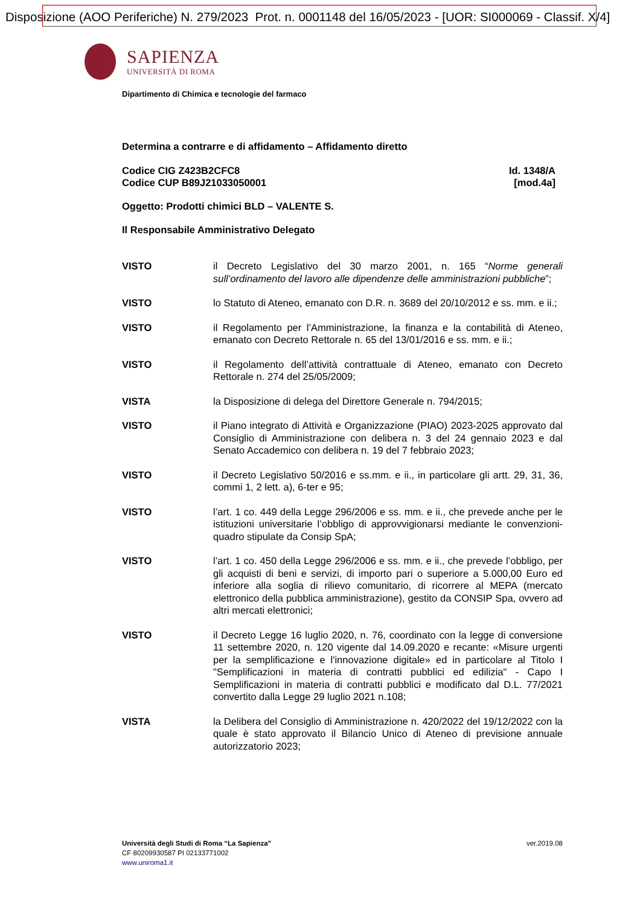Disposizione (AOO Periferiche) N. 279/2023 Prot. n. 0001148 del 16/05/2023 - [UOR: SI000069 - Classif. X/4]
SAPIENZA
UNIVERSITÀ DI ROMA
Dipartimento di Chimica e tecnologie del farmaco
Determina a contrarre e di affidamento – Affidamento diretto
Codice CIG Z423B2CFC8
Codice CUP B89J21033050001
Id. 1348/A
[mod.4a]
Oggetto: Prodotti chimici BLD – VALENTE S.
Il Responsabile Amministrativo Delegato
VISTO il Decreto Legislativo del 30 marzo 2001, n. 165 “Norme generali sull’ordinamento del lavoro alle dipendenze delle amministrazioni pubbliche”;
VISTO lo Statuto di Ateneo, emanato con D.R. n. 3689 del 20/10/2012 e ss. mm. e ii.;
VISTO il Regolamento per l’Amministrazione, la finanza e la contabilità di Ateneo, emanato con Decreto Rettorale n. 65 del 13/01/2016 e ss. mm. e ii.;
VISTO il Regolamento dell’attività contrattuale di Ateneo, emanato con Decreto Rettorale n. 274 del 25/05/2009;
VISTA la Disposizione di delega del Direttore Generale n. 794/2015;
VISTO il Piano integrato di Attività e Organizzazione (PIAO) 2023-2025 approvato dal Consiglio di Amministrazione con delibera n. 3 del 24 gennaio 2023 e dal Senato Accademico con delibera n. 19 del 7 febbraio 2023;
VISTO il Decreto Legislativo 50/2016 e ss.mm. e ii., in particolare gli artt. 29, 31, 36, commi 1, 2 lett. a), 6-ter e 95;
VISTO l’art. 1 co. 449 della Legge 296/2006 e ss. mm. e ii., che prevede anche per le istituzioni universitarie l’obbligo di approvvigionarsi mediante le convenzioni-quadro stipulate da Consip SpA;
VISTO l’art. 1 co. 450 della Legge 296/2006 e ss. mm. e ii., che prevede l’obbligo, per gli acquisti di beni e servizi, di importo pari o superiore a 5.000,00 Euro ed inferiore alla soglia di rilievo comunitario, di ricorrere al MEPA (mercato elettronico della pubblica amministrazione), gestito da CONSIP Spa, ovvero ad altri mercati elettronici;
VISTO il Decreto Legge 16 luglio 2020, n. 76, coordinato con la legge di conversione 11 settembre 2020, n. 120 vigente dal 14.09.2020 e recante: «Misure urgenti per la semplificazione e l'innovazione digitale» ed in particolare al Titolo I "Semplificazioni in materia di contratti pubblici ed edilizia" - Capo I Semplificazioni in materia di contratti pubblici e modificato dal D.L. 77/2021 convertito dalla Legge 29 luglio 2021 n.108;
VISTA la Delibera del Consiglio di Amministrazione n. 420/2022 del 19/12/2022 con la quale è stato approvato il Bilancio Unico di Ateneo di previsione annuale autorizzatorio 2023;
Università degli Studi di Roma “La Sapienza” ver.2019.08
CF 80209930587 PI 02133771002
www.uniroma1.it